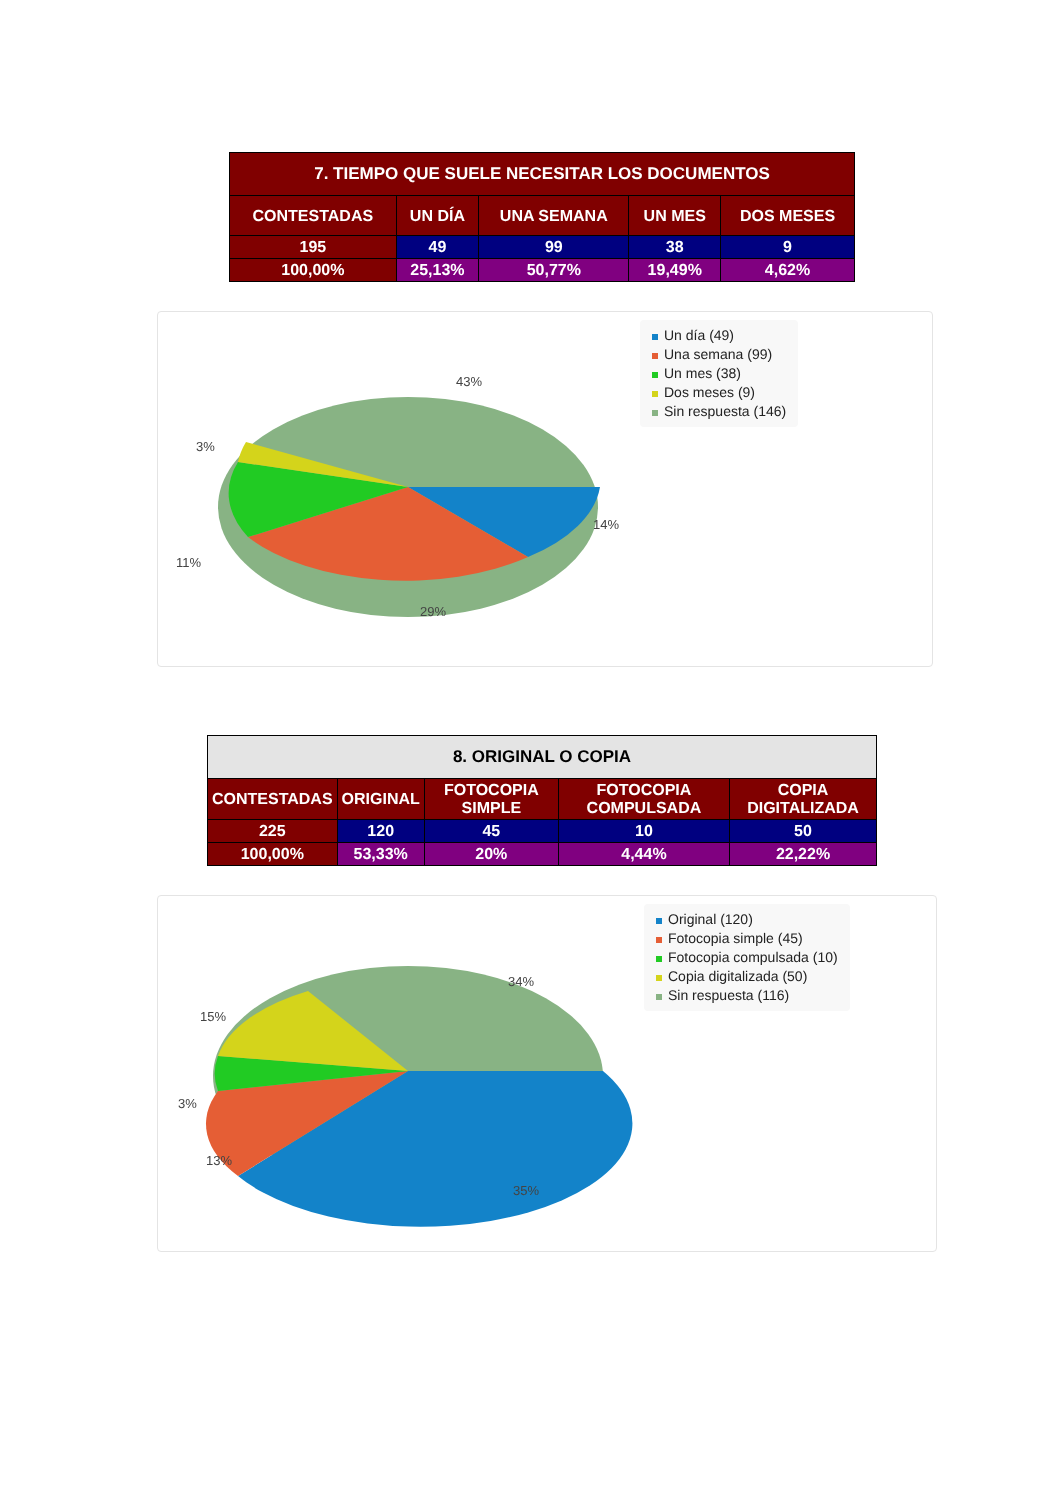| 7. TIEMPO QUE SUELE NECESITAR LOS DOCUMENTOS | | | | |
| --- | --- | --- | --- | --- |
| CONTESTADAS | UN DÍA | UNA SEMANA | UN MES | DOS MESES |
| 195 | 49 | 99 | 38 | 9 |
| 100,00% | 25,13% | 50,77% | 19,49% | 4,62% |
43%
3%
11%
14%
29%
Un día (49)
Una semana (99)
Un mes (38)
Dos meses (9)
Sin respuesta (146)
| 8. ORIGINAL O COPIA | | | | |
| --- | --- | --- | --- | --- |
| CONTESTADAS | ORIGINAL | FOTOCOPIA SIMPLE | FOTOCOPIA COMPULSADA | COPIA DIGITALIZADA |
| 225 | 120 | 45 | 10 | 50 |
| 100,00% | 53,33% | 20% | 4,44% | 22,22% |
34%
15%
3%
13%
35%
Original (120)
Fotocopia simple (45)
Fotocopia compulsada (10)
Copia digitalizada (50)
Sin respuesta (116)